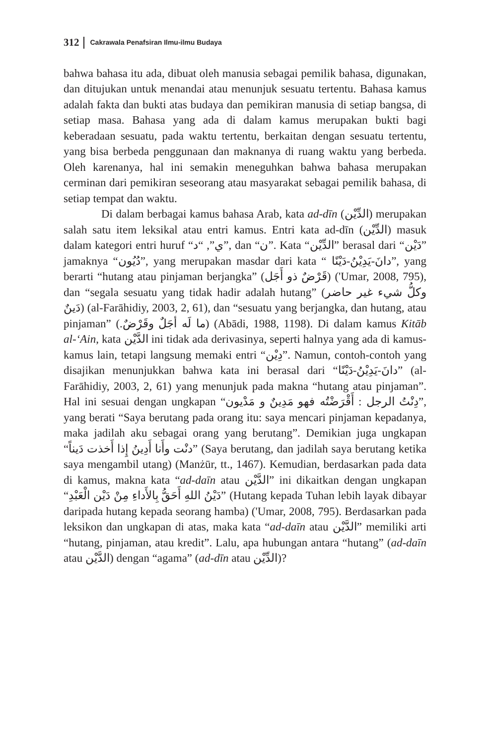312 Cakrawala Penafsiran Ilmu-ilmu Budaya
bahwa bahasa itu ada, dibuat oleh manusia sebagai pemilik bahasa, digunakan, dan ditujukan untuk menandai atau menunjuk sesuatu tertentu. Bahasa kamus adalah fakta dan bukti atas budaya dan pemikiran manusia di setiap bangsa, di setiap masa. Bahasa yang ada di dalam kamus merupakan bukti bagi keberadaan sesuatu, pada waktu tertentu, berkaitan dengan sesuatu tertentu, yang bisa berbeda penggunaan dan maknanya di ruang waktu yang berbeda. Oleh karenanya, hal ini semakin meneguhkan bahwa bahasa merupakan cerminan dari pemikiran seseorang atau masyarakat sebagai pemilik bahasa, di setiap tempat dan waktu.
Di dalam berbagai kamus bahasa Arab, kata ad-dīn (الدِّيْن) merupakan salah satu item leksikal atau entri kamus. Entri kata ad-dīn (الدِّيْن) masuk dalam kategori entri huruf “ي”, “د”, dan “ن”. Kata “الدِّيْن” berasal dari “دَيْن” jamaknya “دُيُون”, yang merupakan masdar dari kata “ دانَ-يَدِيْنُ-دَيْنًا”, yang berarti “hutang atau pinjaman berjangka” (قَرْضٌ ذو أَجَل) ('Umar, 2008, 795), dan “segala sesuatu yang tidak hadir adalah hutang” (وكلُّ شيء غير حاضر دَينٌ) (al-Farāhidiy, 2003, 2, 61), dan “sesuatu yang berjangka, dan hutang, atau pinjaman” (.ما لَه أجَلٌ وقَرْضٌ) (Abādi, 1988, 1198). Di dalam kamus Kitāb al-‘Ain, kata الدَّيْن ini tidak ada derivasinya, seperti halnya yang ada di kamus-kamus lain, tetapi langsung memaki entri “دِيْن”. Namun, contoh-contoh yang disajikan menunjukkan bahwa kata ini berasal dari “دانَ-يَدِيْنُ-دَيْنًا” (al-Farāhidiy, 2003, 2, 61) yang menunjuk pada makna “hutang atau pinjaman”. Hal ini sesuai dengan ungkapan “دِنْتُ الرجل : أَقْرَضْتُه فهو مَدِينٌ و مَدْيون”, yang berati “Saya berutang pada orang itu: saya mencari pinjaman kepadanya, maka jadilah aku sebagai orang yang berutang”. Demikian juga ungkapan “دنْت وأَنا أَدِينُ إِذا أَخذت دَيناً” (Saya berutang, dan jadilah saya berutang ketika saya mengambil utang) (Manżūr, tt., 1467). Kemudian, berdasarkan pada data di kamus, makna kata “ad-daīn atau الدَّيْن” ini dikaitkan dengan ungkapan “دَيْنُ اللهِ أَحَقُّ بِالأَداءِ مِنْ دَيْن الْعَبْدِ” (Hutang kepada Tuhan lebih layak dibayar daripada hutang kepada seorang hamba) ('Umar, 2008, 795). Berdasarkan pada leksikon dan ungkapan di atas, maka kata “ad-daīn atau الدَّيْن” memiliki arti “hutang, pinjaman, atau kredit”. Lalu, apa hubungan antara “hutang” (ad-daīn atau الدَّيْن) dengan “agama” (ad-dīn atau الدِّيْن)?